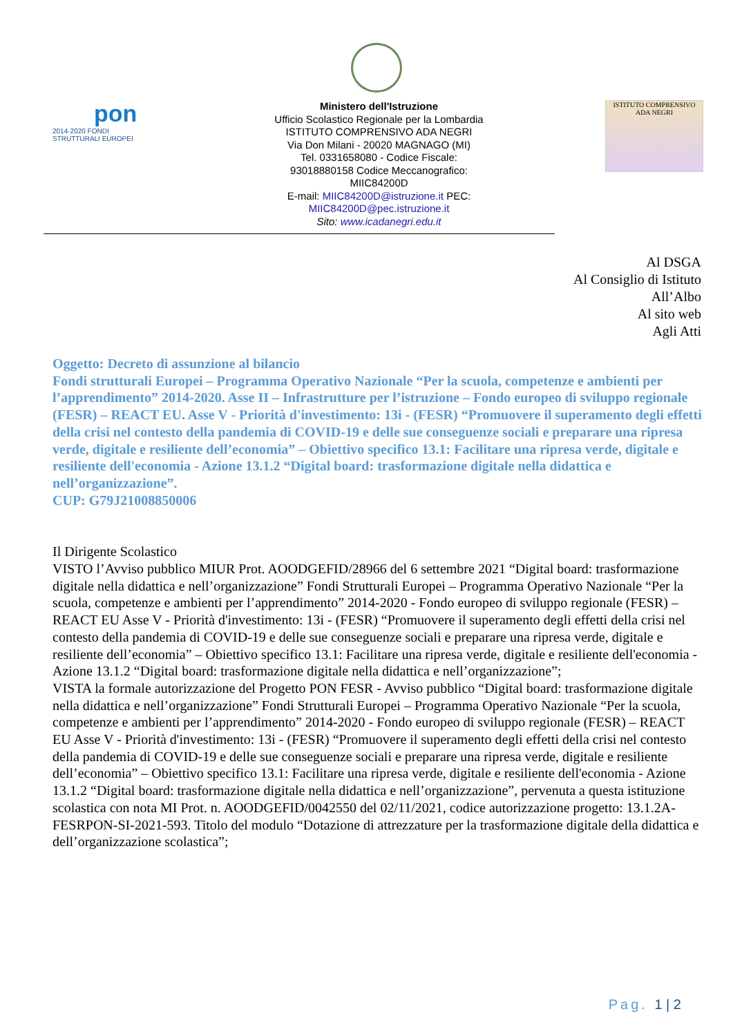pon
2014-2020 FONDI STRUTTURALI EUROPEI
Ministero dell'Istruzione
Ufficio Scolastico Regionale per la Lombardia ISTITUTO COMPRENSIVO ADA NEGRI
Via Don Milani - 20020 MAGNAGO (MI)
Tel. 0331658080 - Codice Fiscale: 93018880158 Codice Meccanografico: MIIC84200D
E-mail: MIIC84200D@istruzione.it PEC: MIIC84200D@pec.istruzione.it
Sito: www.icadanegri.edu.it
ISTITUTO COMPRENSIVO ADA NEGRI
Al DSGA
Al Consiglio di Istituto
All’Albo
Al sito web
Agli Atti
Oggetto: Decreto di assunzione al bilancio
Fondi strutturali Europei – Programma Operativo Nazionale “Per la scuola, competenze e ambienti per l’apprendimento” 2014-2020. Asse II – Infrastrutture per l’istruzione – Fondo europeo di sviluppo regionale (FESR) – REACT EU. Asse V - Priorità d'investimento: 13i - (FESR) “Promuovere il superamento degli effetti della crisi nel contesto della pandemia di COVID-19 e delle sue conseguenze sociali e preparare una ripresa verde, digitale e resiliente dell’economia” – Obiettivo specifico 13.1: Facilitare una ripresa verde, digitale e resiliente dell'economia - Azione 13.1.2 “Digital board: trasformazione digitale nella didattica e nell’organizzazione”.
CUP: G79J21008850006
Il Dirigente Scolastico
VISTO l’Avviso pubblico MIUR Prot. AOODGEFID/28966 del 6 settembre 2021 “Digital board: trasformazione digitale nella didattica e nell’organizzazione” Fondi Strutturali Europei – Programma Operativo Nazionale “Per la scuola, competenze e ambienti per l’apprendimento” 2014-2020 - Fondo europeo di sviluppo regionale (FESR) – REACT EU Asse V - Priorità d'investimento: 13i - (FESR) “Promuovere il superamento degli effetti della crisi nel contesto della pandemia di COVID-19 e delle sue conseguenze sociali e preparare una ripresa verde, digitale e resiliente dell’economia” – Obiettivo specifico 13.1: Facilitare una ripresa verde, digitale e resiliente dell'economia - Azione 13.1.2 “Digital board: trasformazione digitale nella didattica e nell’organizzazione”;
VISTA la formale autorizzazione del Progetto PON FESR - Avviso pubblico “Digital board: trasformazione digitale nella didattica e nell’organizzazione” Fondi Strutturali Europei – Programma Operativo Nazionale “Per la scuola, competenze e ambienti per l’apprendimento” 2014-2020 - Fondo europeo di sviluppo regionale (FESR) – REACT EU Asse V - Priorità d'investimento: 13i - (FESR) “Promuovere il superamento degli effetti della crisi nel contesto della pandemia di COVID-19 e delle sue conseguenze sociali e preparare una ripresa verde, digitale e resiliente dell’economia” – Obiettivo specifico 13.1: Facilitare una ripresa verde, digitale e resiliente dell'economia - Azione 13.1.2 “Digital board: trasformazione digitale nella didattica e nell’organizzazione”, pervenuta a questa istituzione scolastica con nota MI Prot. n. AOODGEFID/0042550 del 02/11/2021, codice autorizzazione progetto: 13.1.2A-FESRPON-SI-2021-593. Titolo del modulo “Dotazione di attrezzature per la trasformazione digitale della didattica e dell’organizzazione scolastica”;
Pag. 1 | 2